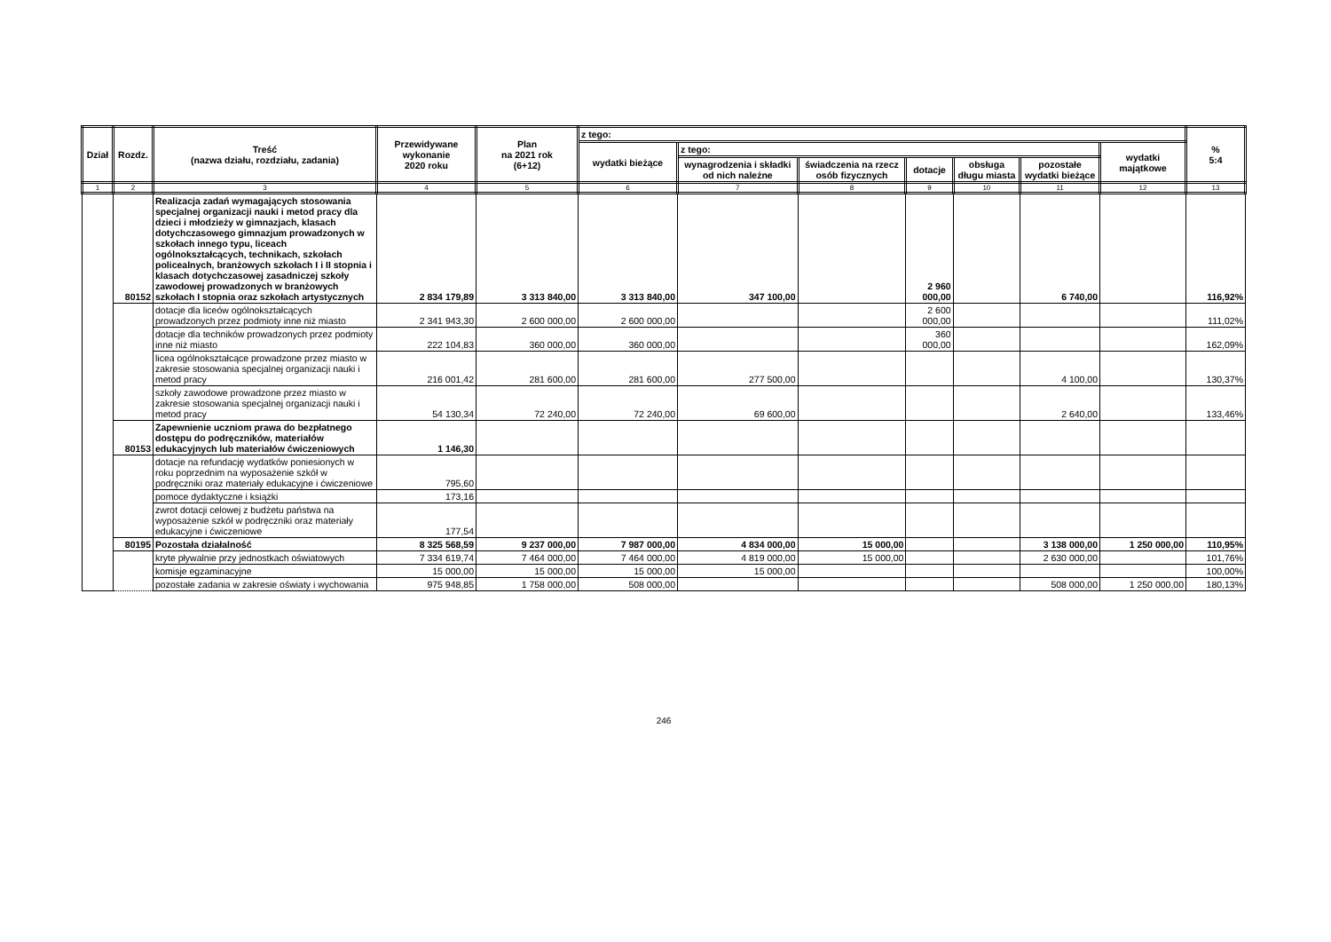| Dział | Rozdz. | Treść (nazwa działu, rozdziału, zadania) | Przewidywane wykonanie 2020 roku | Plan na 2021 rok (6+12) | z tego: | | | | | | | % 5:4 |
| --- | --- | --- | --- | --- | --- | --- | --- | --- | --- | --- | --- | --- |
| | | | | | wydatki bieżące | z tego: | | | | | wydatki majątkowe | |
| | | | | | | wynagrodzenia i składki od nich należne | świadczenia na rzecz osób fizycznych | dotacje | obsługa długu miasta | pozostałe wydatki bieżące | | |
| 1 | 2 | 3 | 4 | 5 | 6 | 7 | 8 | 9 | 10 | 11 | 12 | 13 |
| | 80152 | Realizacja zadań wymagających stosowania specjalnej organizacji nauki i metod pracy dla dzieci i młodzieży w gimnazjach, klasach dotychczasowego gimnazjum prowadzonych w szkołach innego typu, liceach ogólnokształcących, technikach, szkołach policealnych, branżowych szkołach I i II stopnia i klasach dotychczasowej zasadniczej szkoły zawodowej prowadzonych w branżowych szkołach I stopnia oraz szkołach artystycznych | 2 834 179,89 | 3 313 840,00 | 3 313 840,00 | 347 100,00 | | 2 960 000,00 | | 6 740,00 | | 116,92% |
| | | dotacje dla liceów ogólnokształcących prowadzonych przez podmioty inne niż miasto | 2 341 943,30 | 2 600 000,00 | 2 600 000,00 | | | 2 600 000,00 | | | | 111,02% |
| | | dotacje dla techników prowadzonych przez podmioty inne niż miasto | 222 104,83 | 360 000,00 | 360 000,00 | | | 360 000,00 | | | | 162,09% |
| | | licea ogólnokształcące prowadzone przez miasto w zakresie stosowania specjalnej organizacji nauki i metod pracy | 216 001,42 | 281 600,00 | 281 600,00 | 277 500,00 | | | | 4 100,00 | | 130,37% |
| | | szkoły zawodowe prowadzone przez miasto w zakresie stosowania specjalnej organizacji nauki i metod pracy | 54 130,34 | 72 240,00 | 72 240,00 | 69 600,00 | | | | 2 640,00 | | 133,46% |
| | 80153 | Zapewnienie uczniom prawa do bezpłatnego dostępu do podręczników, materiałów edukacyjnych lub materiałów ćwiczeniowych | 1 146,30 | | | | | | | | | |
| | | dotacje na refundację wydatków poniesionych w roku poprzednim na wyposażenie szkół w podręczniki oraz materiały edukacyjne i ćwiczeniowe | 795,60 | | | | | | | | | |
| | | pomoce dydaktyczne i książki | 173,16 | | | | | | | | | |
| | | zwrot dotacji celowej z budżetu państwa na wyposażenie szkół w podręczniki oraz materiały edukacyjne i ćwiczeniowe | 177,54 | | | | | | | | | |
| | 80195 | Pozostała działalność | 8 325 568,59 | 9 237 000,00 | 7 987 000,00 | 4 834 000,00 | 15 000,00 | | | 3 138 000,00 | 1 250 000,00 | 110,95% |
| | | kryte pływalnie przy jednostkach oświatowych | 7 334 619,74 | 7 464 000,00 | 7 464 000,00 | 4 819 000,00 | 15 000,00 | | | 2 630 000,00 | | 101,76% |
| | | komisje egzaminacyjne | 15 000,00 | 15 000,00 | 15 000,00 | 15 000,00 | | | | | | 100,00% |
| | | pozostałe zadania w zakresie oświaty i wychowania | 975 948,85 | 1 758 000,00 | 508 000,00 | | | | | 508 000,00 | 1 250 000,00 | 180,13% |
246